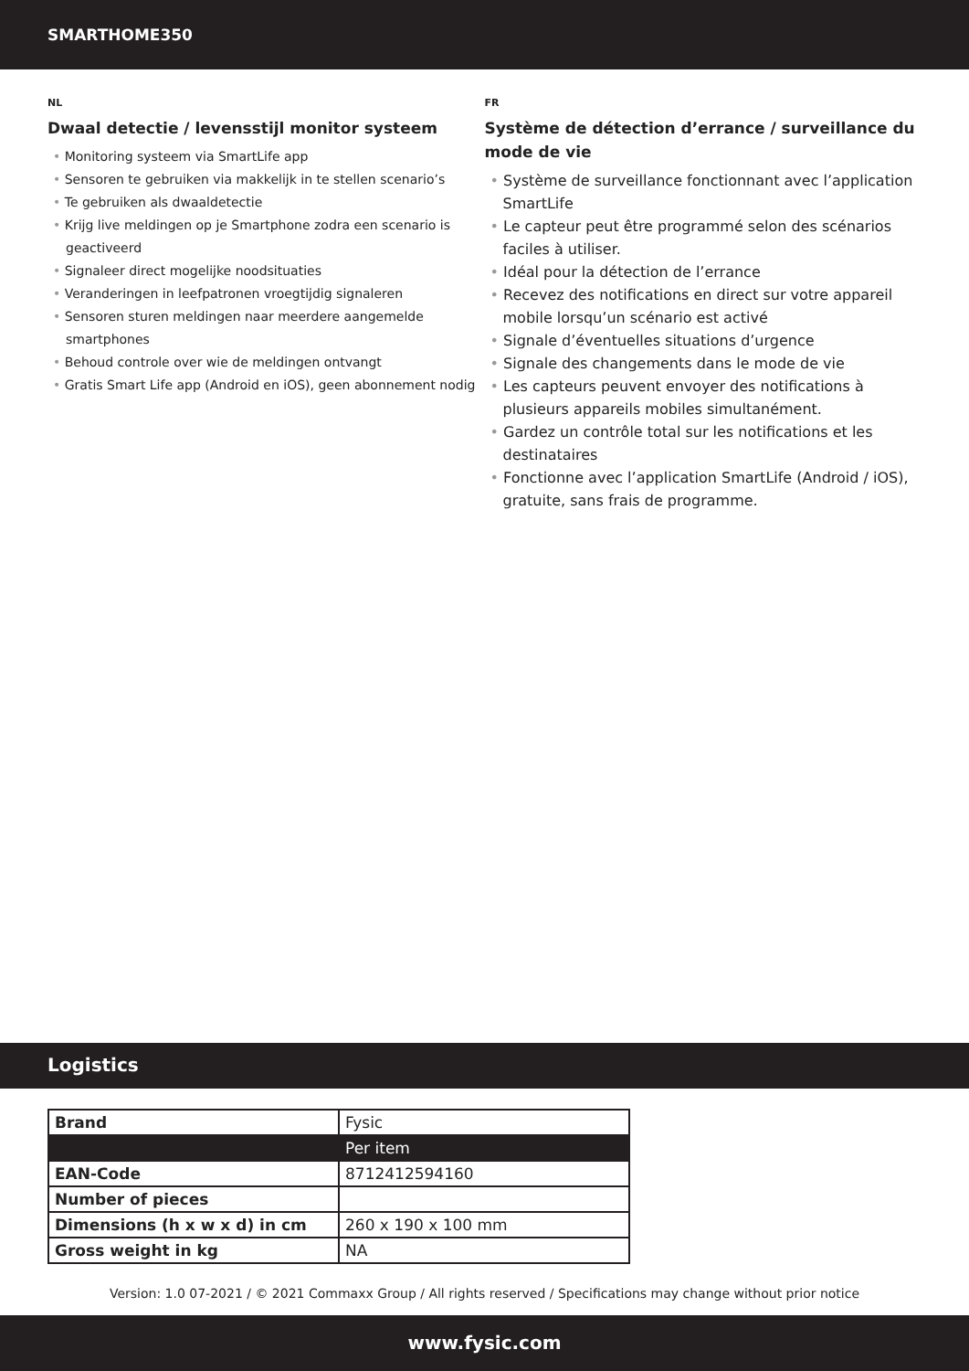SMARTHOME350
NL
Dwaal detectie / levensstijl monitor systeem
• Monitoring systeem via SmartLife app
• Sensoren te gebruiken via makkelijk in te stellen scenario’s
• Te gebruiken als dwaaldetectie
• Krijg live meldingen op je Smartphone zodra een scenario is geactiveerd
• Signaleer direct mogelijke noodsituaties
• Veranderingen in leefpatronen vroegtijdig signaleren
• Sensoren sturen meldingen naar meerdere aangemelde smartphones
• Behoud controle over wie de meldingen ontvangt
• Gratis Smart Life app (Android en iOS), geen abonnement nodig
FR
Système de détection d’errance / surveillance du mode de vie
• Système de surveillance fonctionnant avec l’application SmartLife
• Le capteur peut être programmé selon des scénarios faciles à utiliser.
• Idéal pour la détection de l’errance
• Recevez des notifications en direct sur votre appareil mobile lorsqu’un scénario est activé
• Signale d’éventuelles situations d’urgence
• Signale des changements dans le mode de vie
• Les capteurs peuvent envoyer des notifications à plusieurs appareils mobiles simultanément.
• Gardez un contrôle total sur les notifications et les destinataires
• Fonctionne avec l’application SmartLife (Android / iOS), gratuite, sans frais de programme.
Logistics
| Brand | Fysic |
| | Per item |
| EAN-Code | 8712412594160 |
| Number of pieces | |
| Dimensions (h x w x d) in cm | 260 x 190 x 100 mm |
| Gross weight in kg | NA |
Version: 1.0 07-2021 / © 2021 Commaxx Group / All rights reserved / Specifications may change without prior notice
www.fysic.com